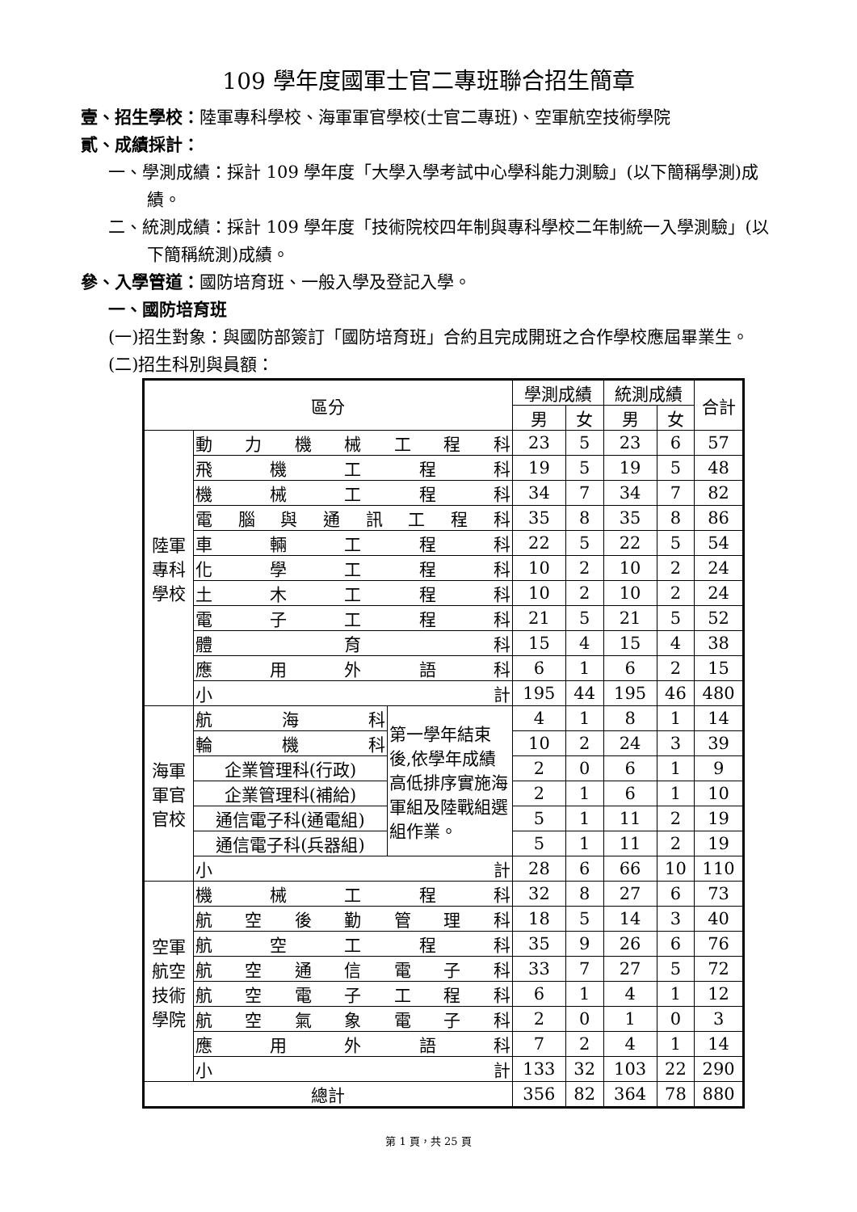109 學年度國軍士官二專班聯合招生簡章
壹、招生學校：陸軍專科學校、海軍軍官學校(士官二專班)、空軍航空技術學院
貳、成績採計：
一、學測成績：採計 109 學年度「大學入學考試中心學科能力測驗」(以下簡稱學測)成績。
二、統測成績：採計 109 學年度「技術院校四年制與專科學校二年制統一入學測驗」(以下簡稱統測)成績。
參、入學管道：國防培育班、一般入學及登記入學。
一、國防培育班
(一)招生對象：與國防部簽訂「國防培育班」合約且完成開班之合作學校應屆畢業生。
(二)招生科別與員額：
| 區分 | | | 學測成績 | | 統測成績 | | 合計 |
| --- | --- | --- | --- | --- | --- | --- | --- |
| | | | 男 | 女 | 男 | 女 | |
| 陸軍專科學校 | 動力機械工程科 | | 23 | 5 | 23 | 6 | 57 |
| | 飛機工程科 | | 19 | 5 | 19 | 5 | 48 |
| | 機械工程科 | | 34 | 7 | 34 | 7 | 82 |
| | 電腦與通訊工程科 | | 35 | 8 | 35 | 8 | 86 |
| | 車輛工程科 | | 22 | 5 | 22 | 5 | 54 |
| | 化學工程科 | | 10 | 2 | 10 | 2 | 24 |
| | 土木工程科 | | 10 | 2 | 10 | 2 | 24 |
| | 電子工程科 | | 21 | 5 | 21 | 5 | 52 |
| | 體育科 | | 15 | 4 | 15 | 4 | 38 |
| | 應用外語科 | | 6 | 1 | 6 | 2 | 15 |
| | 小計 | | 195 | 44 | 195 | 46 | 480 |
| 海軍軍官官校 | 航海科 | 第一學年結束後,依學年成績高低排序實施海軍組及陸戰組選組作業。 | 4 | 1 | 8 | 1 | 14 |
| | 輪機科 | | 10 | 2 | 24 | 3 | 39 |
| | 企業管理科(行政) | | 2 | 0 | 6 | 1 | 9 |
| | 企業管理科(補給) | | 2 | 1 | 6 | 1 | 10 |
| | 通信電子科(通電組) | | 5 | 1 | 11 | 2 | 19 |
| | 通信電子科(兵器組) | | 5 | 1 | 11 | 2 | 19 |
| | 小計 | | 28 | 6 | 66 | 10 | 110 |
| 空軍航空技術學院 | 機械工程科 | | 32 | 8 | 27 | 6 | 73 |
| | 航空後勤管理科 | | 18 | 5 | 14 | 3 | 40 |
| | 航空工程科 | | 35 | 9 | 26 | 6 | 76 |
| | 航空通信電子科 | | 33 | 7 | 27 | 5 | 72 |
| | 航空電子工程科 | | 6 | 1 | 4 | 1 | 12 |
| | 航空氣象電子科 | | 2 | 0 | 1 | 0 | 3 |
| | 應用外語科 | | 7 | 2 | 4 | 1 | 14 |
| | 小計 | | 133 | 32 | 103 | 22 | 290 |
| 總計 | | | 356 | 82 | 364 | 78 | 880 |
第 1 頁，共 25 頁